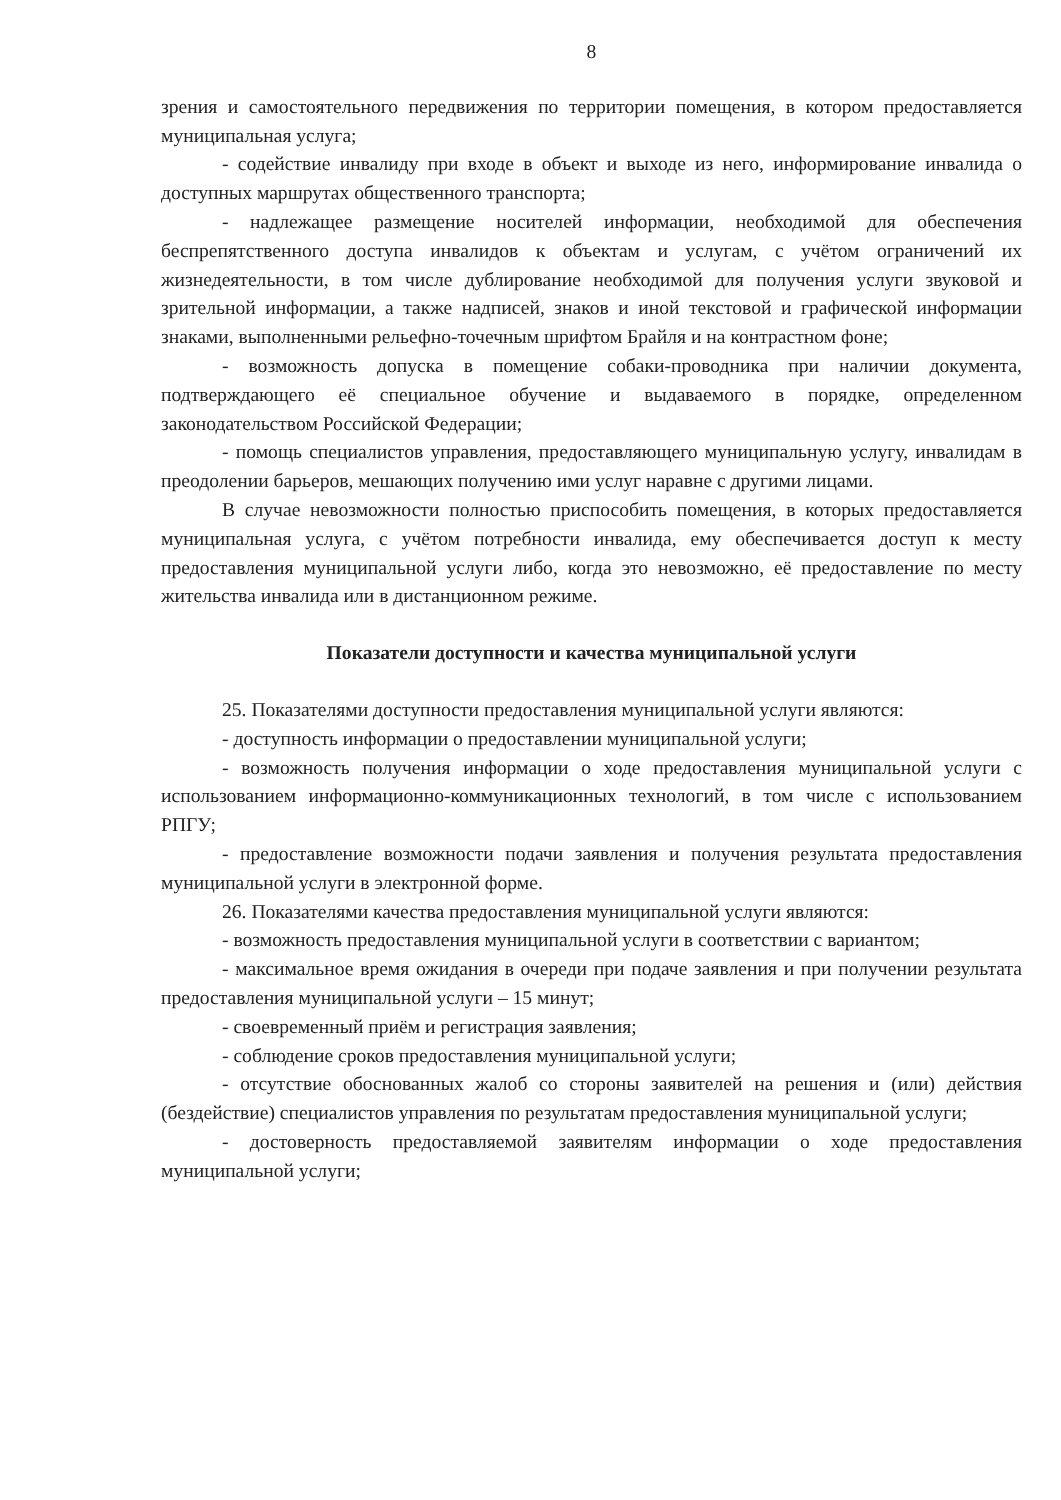8
зрения и самостоятельного передвижения по территории помещения, в котором предоставляется муниципальная услуга;
- содействие инвалиду при входе в объект и выходе из него, информирование инвалида о доступных маршрутах общественного транспорта;
- надлежащее размещение носителей информации, необходимой для обеспечения беспрепятственного доступа инвалидов к объектам и услугам, с учётом ограничений их жизнедеятельности, в том числе дублирование необходимой для получения услуги звуковой и зрительной информации, а также надписей, знаков и иной текстовой и графической информации знаками, выполненными рельефно-точечным шрифтом Брайля и на контрастном фоне;
- возможность допуска в помещение собаки-проводника при наличии документа, подтверждающего её специальное обучение и выдаваемого в порядке, определенном законодательством Российской Федерации;
- помощь специалистов управления, предоставляющего муниципальную услугу, инвалидам в преодолении барьеров, мешающих получению ими услуг наравне с другими лицами.
В случае невозможности полностью приспособить помещения, в которых предоставляется муниципальная услуга, с учётом потребности инвалида, ему обеспечивается доступ к месту предоставления муниципальной услуги либо, когда это невозможно, её предоставление по месту жительства инвалида или в дистанционном режиме.
Показатели доступности и качества муниципальной услуги
25. Показателями доступности предоставления муниципальной услуги являются:
- доступность информации о предоставлении муниципальной услуги;
- возможность получения информации о ходе предоставления муниципальной услуги с использованием информационно-коммуникационных технологий, в том числе с использованием РПГУ;
- предоставление возможности подачи заявления и получения результата предоставления муниципальной услуги в электронной форме.
26. Показателями качества предоставления муниципальной услуги являются:
- возможность предоставления муниципальной услуги в соответствии с вариантом;
- максимальное время ожидания в очереди при подаче заявления и при получении результата предоставления муниципальной услуги – 15 минут;
- своевременный приём и регистрация заявления;
- соблюдение сроков предоставления муниципальной услуги;
- отсутствие обоснованных жалоб со стороны заявителей на решения и (или) действия (бездействие) специалистов управления по результатам предоставления муниципальной услуги;
- достоверность предоставляемой заявителям информации о ходе предоставления муниципальной услуги;